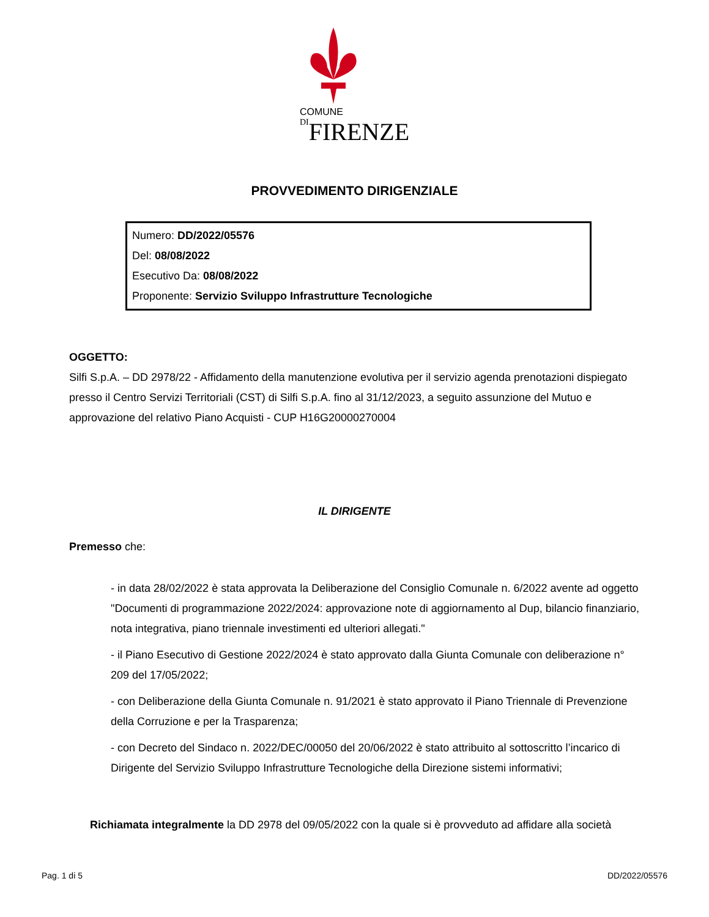COMUNE
DI FIRENZE
PROVVEDIMENTO DIRIGENZIALE
Numero: DD/2022/05576
Del: 08/08/2022
Esecutivo Da: 08/08/2022
Proponente: Servizio Sviluppo Infrastrutture Tecnologiche
OGGETTO:
Silfi S.p.A. – DD 2978/22 - Affidamento della manutenzione evolutiva per il servizio agenda prenotazioni dispiegato presso il Centro Servizi Territoriali (CST) di Silfi S.p.A. fino al 31/12/2023, a seguito assunzione del Mutuo e approvazione del relativo Piano Acquisti - CUP H16G20000270004
IL DIRIGENTE
Premesso che:
- in data 28/02/2022 è stata approvata la Deliberazione del Consiglio Comunale n. 6/2022 avente ad oggetto "Documenti di programmazione 2022/2024: approvazione note di aggiornamento al Dup, bilancio finanziario, nota integrativa, piano triennale investimenti ed ulteriori allegati."
- il Piano Esecutivo di Gestione 2022/2024 è stato approvato dalla Giunta Comunale con deliberazione n° 209 del 17/05/2022;
- con Deliberazione della Giunta Comunale n. 91/2021 è stato approvato il Piano Triennale di Prevenzione della Corruzione e per la Trasparenza;
- con Decreto del Sindaco n. 2022/DEC/00050 del 20/06/2022 è stato attribuito al sottoscritto l’incarico di Dirigente del Servizio Sviluppo Infrastrutture Tecnologiche della Direzione sistemi informativi;
Richiamata integralmente la DD 2978 del 09/05/2022 con la quale si è provveduto ad affidare alla società
Pag. 1 di 5 DD/2022/05576